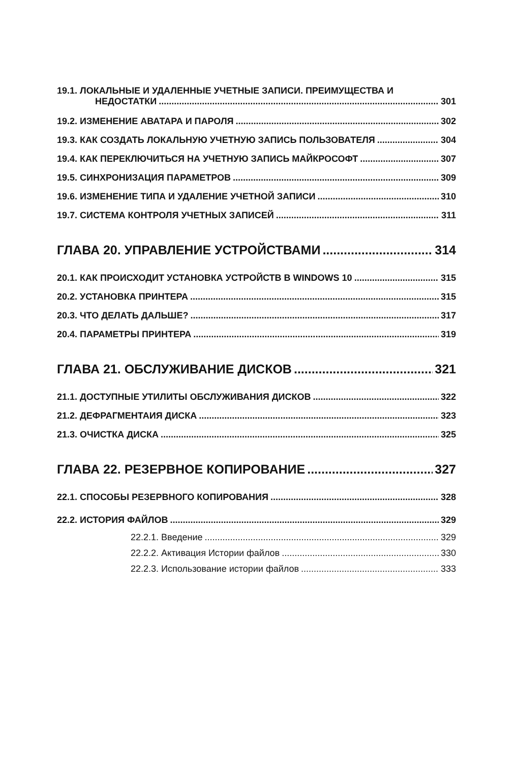19.1. ЛОКАЛЬНЫЕ И УДАЛЕННЫЕ УЧЕТНЫЕ ЗАПИСИ. ПРЕИМУЩЕСТВА И
НЕДОСТАТКИ 301
19.2. ИЗМЕНЕНИЕ АВАТАРА И ПАРОЛЯ 302
19.3. КАК СОЗДАТЬ ЛОКАЛЬНУЮ УЧЕТНУЮ ЗАПИСЬ ПОЛЬЗОВАТЕЛЯ 304
19.4. КАК ПЕРЕКЛЮЧИТЬСЯ НА УЧЕТНУЮ ЗАПИСЬ МАЙКРОСОФТ 307
19.5. СИНХРОНИЗАЦИЯ ПАРАМЕТРОВ 309
19.6. ИЗМЕНЕНИЕ ТИПА И УДАЛЕНИЕ УЧЕТНОЙ ЗАПИСИ 310
19.7. СИСТЕМА КОНТРОЛЯ УЧЕТНЫХ ЗАПИСЕЙ 311
ГЛАВА 20. УПРАВЛЕНИЕ УСТРОЙСТВАМИ 314
20.1. КАК ПРОИСХОДИТ УСТАНОВКА УСТРОЙСТВ В WINDOWS 10 315
20.2. УСТАНОВКА ПРИНТЕРА 315
20.3. ЧТО ДЕЛАТЬ ДАЛЬШЕ? 317
20.4. ПАРАМЕТРЫ ПРИНТЕРА 319
ГЛАВА 21. ОБСЛУЖИВАНИЕ ДИСКОВ 321
21.1. ДОСТУПНЫЕ УТИЛИТЫ ОБСЛУЖИВАНИЯ ДИСКОВ 322
21.2. ДЕФРАГМЕНТАИЯ ДИСКА 323
21.3. ОЧИСТКА ДИСКА 325
ГЛАВА 22. РЕЗЕРВНОЕ КОПИРОВАНИЕ 327
22.1. СПОСОБЫ РЕЗЕРВНОГО КОПИРОВАНИЯ 328
22.2. ИСТОРИЯ ФАЙЛОВ 329
22.2.1. Введение 329
22.2.2. Активация Истории файлов 330
22.2.3. Использование истории файлов 333